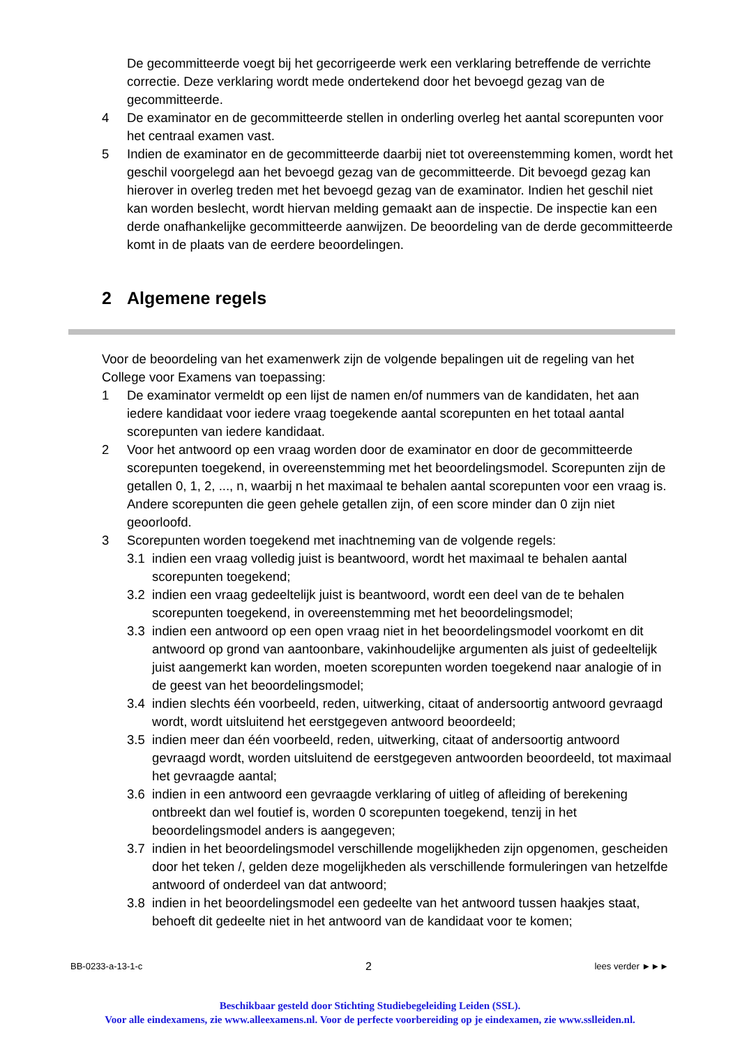De gecommitteerde voegt bij het gecorrigeerde werk een verklaring betreffende de verrichte correctie. Deze verklaring wordt mede ondertekend door het bevoegd gezag van de gecommitteerde.
4 De examinator en de gecommitteerde stellen in onderling overleg het aantal scorepunten voor het centraal examen vast.
5 Indien de examinator en de gecommitteerde daarbij niet tot overeenstemming komen, wordt het geschil voorgelegd aan het bevoegd gezag van de gecommitteerde. Dit bevoegd gezag kan hierover in overleg treden met het bevoegd gezag van de examinator. Indien het geschil niet kan worden beslecht, wordt hiervan melding gemaakt aan de inspectie. De inspectie kan een derde onafhankelijke gecommitteerde aanwijzen. De beoordeling van de derde gecommitteerde komt in de plaats van de eerdere beoordelingen.
2 Algemene regels
Voor de beoordeling van het examenwerk zijn de volgende bepalingen uit de regeling van het College voor Examens van toepassing:
1 De examinator vermeldt op een lijst de namen en/of nummers van de kandidaten, het aan iedere kandidaat voor iedere vraag toegekende aantal scorepunten en het totaal aantal scorepunten van iedere kandidaat.
2 Voor het antwoord op een vraag worden door de examinator en door de gecommitteerde scorepunten toegekend, in overeenstemming met het beoordelingsmodel. Scorepunten zijn de getallen 0, 1, 2, ..., n, waarbij n het maximaal te behalen aantal scorepunten voor een vraag is. Andere scorepunten die geen gehele getallen zijn, of een score minder dan 0 zijn niet geoorloofd.
3 Scorepunten worden toegekend met inachtneming van de volgende regels:
3.1 indien een vraag volledig juist is beantwoord, wordt het maximaal te behalen aantal scorepunten toegekend;
3.2 indien een vraag gedeeltelijk juist is beantwoord, wordt een deel van de te behalen scorepunten toegekend, in overeenstemming met het beoordelingsmodel;
3.3 indien een antwoord op een open vraag niet in het beoordelingsmodel voorkomt en dit antwoord op grond van aantoonbare, vakinhoudelijke argumenten als juist of gedeeltelijk juist aangemerkt kan worden, moeten scorepunten worden toegekend naar analogie of in de geest van het beoordelingsmodel;
3.4 indien slechts één voorbeeld, reden, uitwerking, citaat of andersoortig antwoord gevraagd wordt, wordt uitsluitend het eerstgegeven antwoord beoordeeld;
3.5 indien meer dan één voorbeeld, reden, uitwerking, citaat of andersoortig antwoord gevraagd wordt, worden uitsluitend de eerstgegeven antwoorden beoordeeld, tot maximaal het gevraagde aantal;
3.6 indien in een antwoord een gevraagde verklaring of uitleg of afleiding of berekening ontbreekt dan wel foutief is, worden 0 scorepunten toegekend, tenzij in het beoordelingsmodel anders is aangegeven;
3.7 indien in het beoordelingsmodel verschillende mogelijkheden zijn opgenomen, gescheiden door het teken /, gelden deze mogelijkheden als verschillende formuleringen van hetzelfde antwoord of onderdeel van dat antwoord;
3.8 indien in het beoordelingsmodel een gedeelte van het antwoord tussen haakjes staat, behoeft dit gedeelte niet in het antwoord van de kandidaat voor te komen;
BB-0233-a-13-1-c 2 lees verder ►►►
Beschikbaar gesteld door Stichting Studiebegeleiding Leiden (SSL).
Voor alle eindexamens, zie www.alleexamens.nl. Voor de perfecte voorbereiding op je eindexamen, zie www.sslleiden.nl.